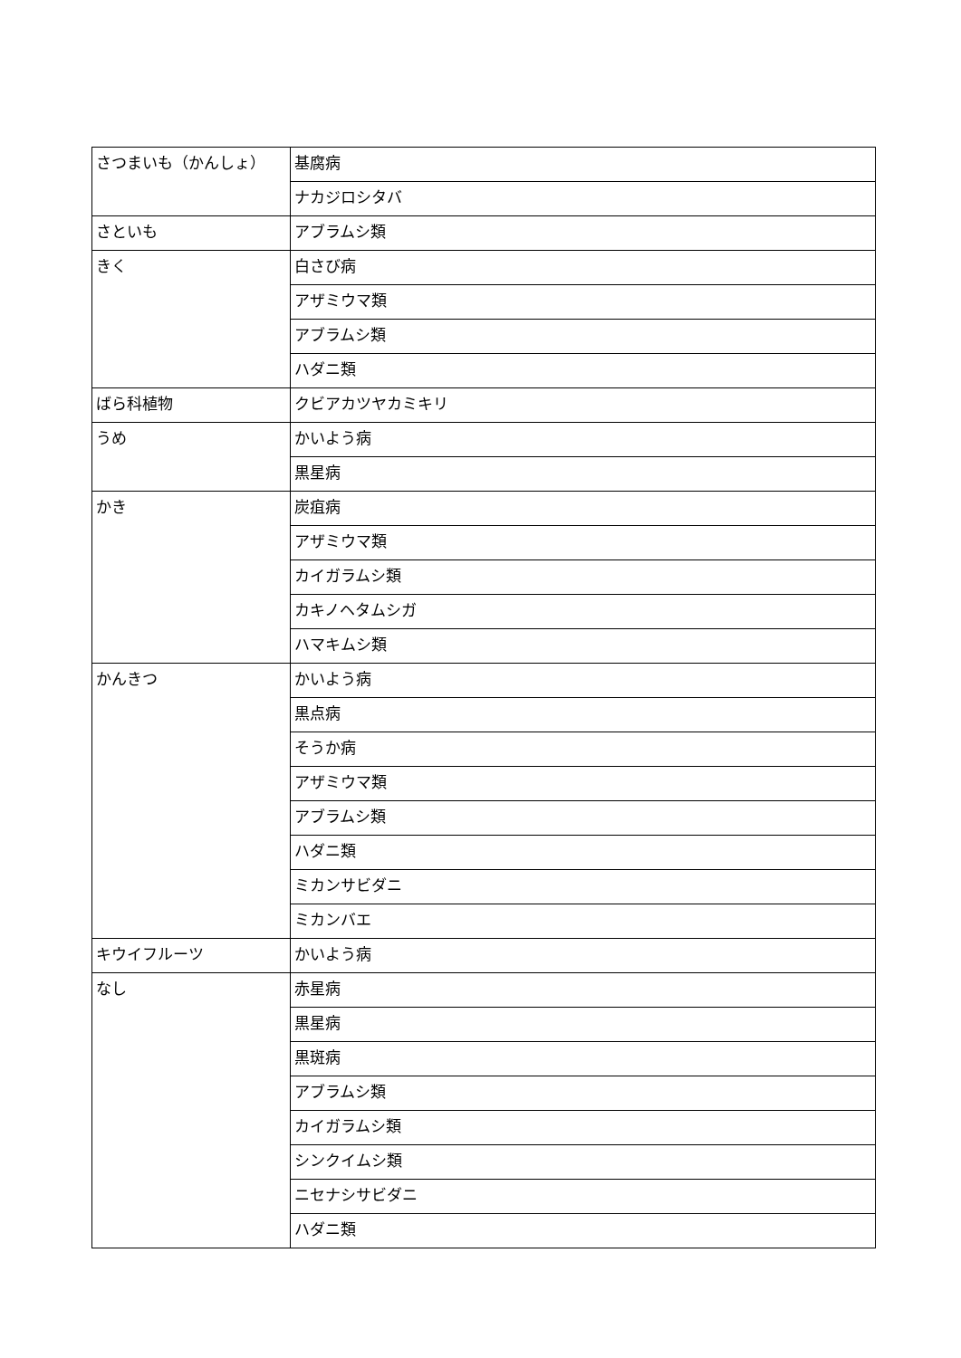| さつまいも（かんしょ） | 基腐病 |
| | ナカジロシタバ |
| さといも | アブラムシ類 |
| きく | 白さび病 |
| | アザミウマ類 |
| | アブラムシ類 |
| | ハダニ類 |
| ばら科植物 | クビアカツヤカミキリ |
| うめ | かいよう病 |
| | 黒星病 |
| かき | 炭疽病 |
| | アザミウマ類 |
| | カイガラムシ類 |
| | カキノヘタムシガ |
| | ハマキムシ類 |
| かんきつ | かいよう病 |
| | 黒点病 |
| | そうか病 |
| | アザミウマ類 |
| | アブラムシ類 |
| | ハダニ類 |
| | ミカンサビダニ |
| | ミカンバエ |
| キウイフルーツ | かいよう病 |
| なし | 赤星病 |
| | 黒星病 |
| | 黒斑病 |
| | アブラムシ類 |
| | カイガラムシ類 |
| | シンクイムシ類 |
| | ニセナシサビダニ |
| | ハダニ類 |